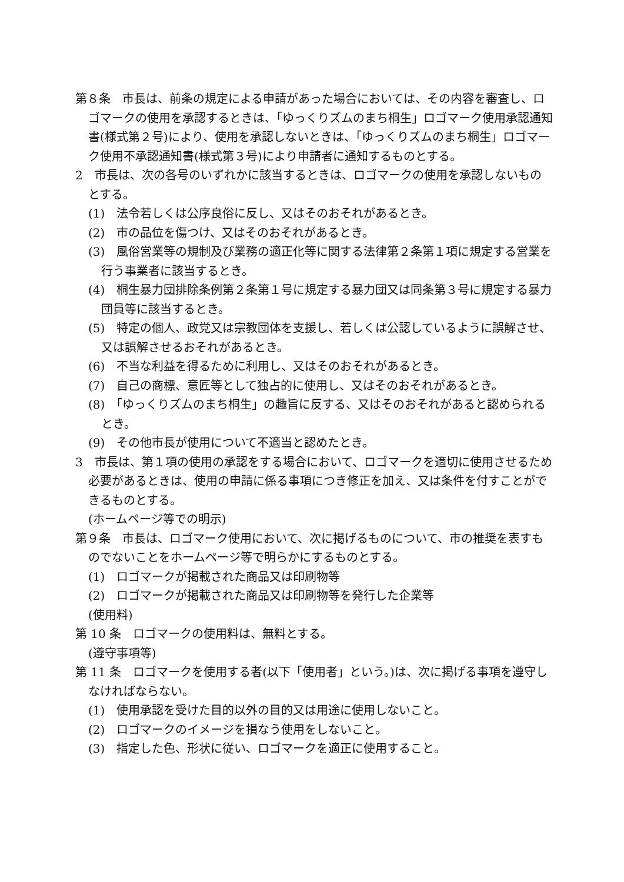第８条　市長は、前条の規定による申請があった場合においては、その内容を審査し、ロゴマークの使用を承認するときは、「ゆっくりズムのまち桐生」ロゴマーク使用承認通知書(様式第２号)により、使用を承認しないときは、「ゆっくりズムのまち桐生」ロゴマーク使用不承認通知書(様式第３号)により申請者に通知するものとする。
2　市長は、次の各号のいずれかに該当するときは、ロゴマークの使用を承認しないものとする。
(1)　法令若しくは公序良俗に反し、又はそのおそれがあるとき。
(2)　市の品位を傷つけ、又はそのおそれがあるとき。
(3)　風俗営業等の規制及び業務の適正化等に関する法律第２条第１項に規定する営業を行う事業者に該当するとき。
(4)　桐生暴力団排除条例第２条第１号に規定する暴力団又は同条第３号に規定する暴力団員等に該当するとき。
(5)　特定の個人、政党又は宗教団体を支援し、若しくは公認しているように誤解させ、又は誤解させるおそれがあるとき。
(6)　不当な利益を得るために利用し、又はそのおそれがあるとき。
(7)　自己の商標、意匠等として独占的に使用し、又はそのおそれがあるとき。
(8)　「ゆっくりズムのまち桐生」の趣旨に反する、又はそのおそれがあると認められるとき。
(9)　その他市長が使用について不適当と認めたとき。
3　市長は、第１項の使用の承認をする場合において、ロゴマークを適切に使用させるため必要があるときは、使用の申請に係る事項につき修正を加え、又は条件を付すことができるものとする。
(ホームページ等での明示)
第９条　市長は、ロゴマーク使用において、次に掲げるものについて、市の推奨を表すものでないことをホームページ等で明らかにするものとする。
(1)　ロゴマークが掲載された商品又は印刷物等
(2)　ロゴマークが掲載された商品又は印刷物等を発行した企業等
(使用料)
第 10 条　ロゴマークの使用料は、無料とする。
(遵守事項等)
第 11 条　ロゴマークを使用する者(以下「使用者」という。)は、次に掲げる事項を遵守しなければならない。
(1)　使用承認を受けた目的以外の目的又は用途に使用しないこと。
(2)　ロゴマークのイメージを損なう使用をしないこと。
(3)　指定した色、形状に従い、ロゴマークを適正に使用すること。